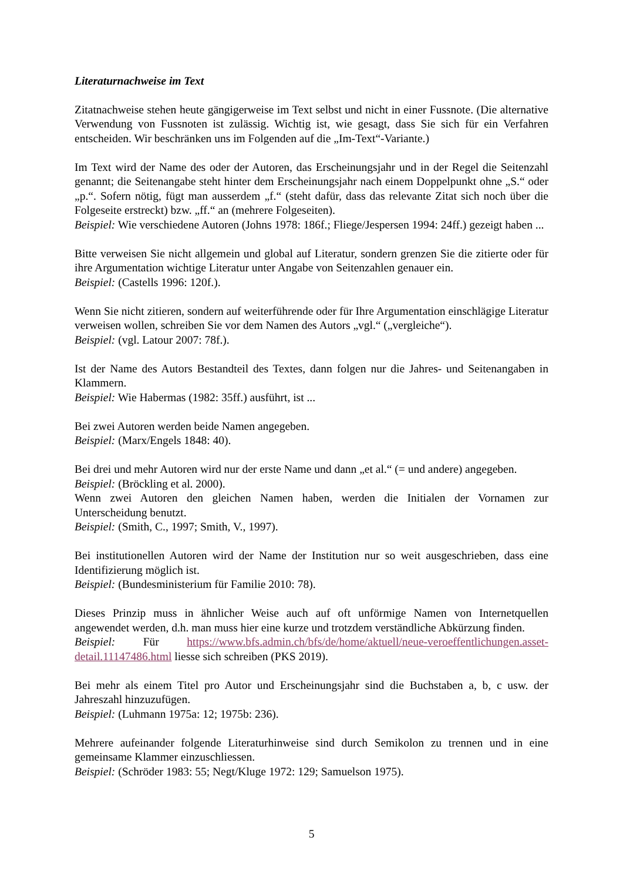Literaturnachweise im Text
Zitatnachweise stehen heute gängigerweise im Text selbst und nicht in einer Fussnote. (Die alternative Verwendung von Fussnoten ist zulässig. Wichtig ist, wie gesagt, dass Sie sich für ein Verfahren entscheiden. Wir beschränken uns im Folgenden auf die „Im-Text“-Variante.)
Im Text wird der Name des oder der Autoren, das Erscheinungsjahr und in der Regel die Seitenzahl genannt; die Seitenangabe steht hinter dem Erscheinungsjahr nach einem Doppelpunkt ohne „S.“ oder „p.“. Sofern nötig, fügt man ausserdem „f.“ (steht dafür, dass das relevante Zitat sich noch über die Folgeseite erstreckt) bzw. „ff.“ an (mehrere Folgeseiten).
Beispiel: Wie verschiedene Autoren (Johns 1978: 186f.; Fliege/Jespersen 1994: 24ff.) gezeigt haben ...
Bitte verweisen Sie nicht allgemein und global auf Literatur, sondern grenzen Sie die zitierte oder für ihre Argumentation wichtige Literatur unter Angabe von Seitenzahlen genauer ein.
Beispiel: (Castells 1996: 120f.).
Wenn Sie nicht zitieren, sondern auf weiterführende oder für Ihre Argumentation einschlägige Literatur verweisen wollen, schreiben Sie vor dem Namen des Autors „vgl.“ („vergleiche“).
Beispiel: (vgl. Latour 2007: 78f.).
Ist der Name des Autors Bestandteil des Textes, dann folgen nur die Jahres- und Seitenangaben in Klammern.
Beispiel: Wie Habermas (1982: 35ff.) ausführt, ist ...
Bei zwei Autoren werden beide Namen angegeben.
Beispiel: (Marx/Engels 1848: 40).
Bei drei und mehr Autoren wird nur der erste Name und dann „et al.“ (= und andere) angegeben.
Beispiel: (Bröckling et al. 2000).
Wenn zwei Autoren den gleichen Namen haben, werden die Initialen der Vornamen zur Unterscheidung benutzt.
Beispiel: (Smith, C., 1997; Smith, V., 1997).
Bei institutionellen Autoren wird der Name der Institution nur so weit ausgeschrieben, dass eine Identifizierung möglich ist.
Beispiel: (Bundesministerium für Familie 2010: 78).
Dieses Prinzip muss in ähnlicher Weise auch auf oft unförmige Namen von Internetquellen angewendet werden, d.h. man muss hier eine kurze und trotzdem verständliche Abkürzung finden.
Beispiel: Für https://www.bfs.admin.ch/bfs/de/home/aktuell/neue-veroeffentlichungen.asset-detail.11147486.html liesse sich schreiben (PKS 2019).
Bei mehr als einem Titel pro Autor und Erscheinungsjahr sind die Buchstaben a, b, c usw. der Jahreszahl hinzuzufügen.
Beispiel: (Luhmann 1975a: 12; 1975b: 236).
Mehrere aufeinander folgende Literaturhinweise sind durch Semikolon zu trennen und in eine gemeinsame Klammer einzuschliessen.
Beispiel: (Schröder 1983: 55; Negt/Kluge 1972: 129; Samuelson 1975).
5